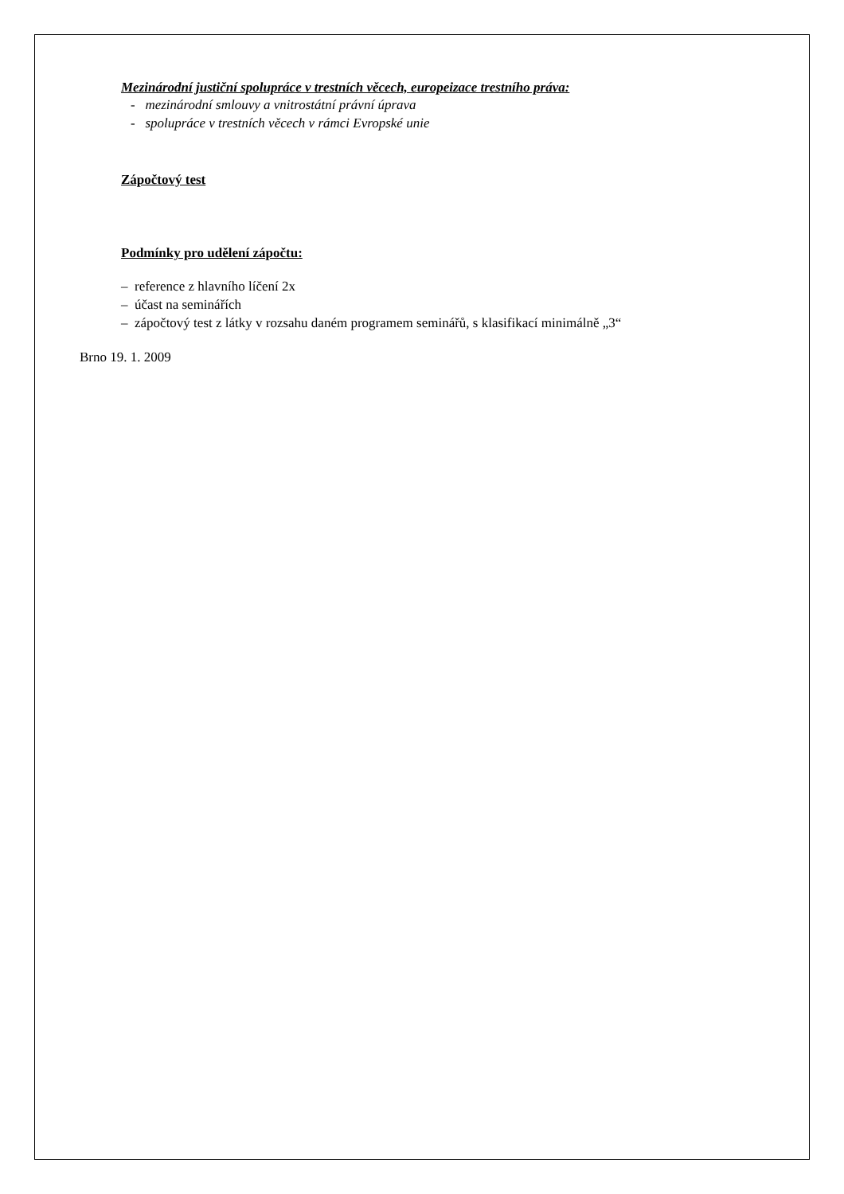Mezinárodní justiční spolupráce v trestních věcech, europeizace trestního práva:
- mezinárodní smlouvy a vnitrostátní právní úprava
- spolupráce v trestních věcech v rámci Evropské unie
Zápočtový test
Podmínky pro udělení zápočtu:
– reference z hlavního líčení 2x
– účast na seminářích
– zápočtový test z látky v rozsahu daném programem seminářů, s klasifikací minimálně „3“
Brno 19. 1. 2009